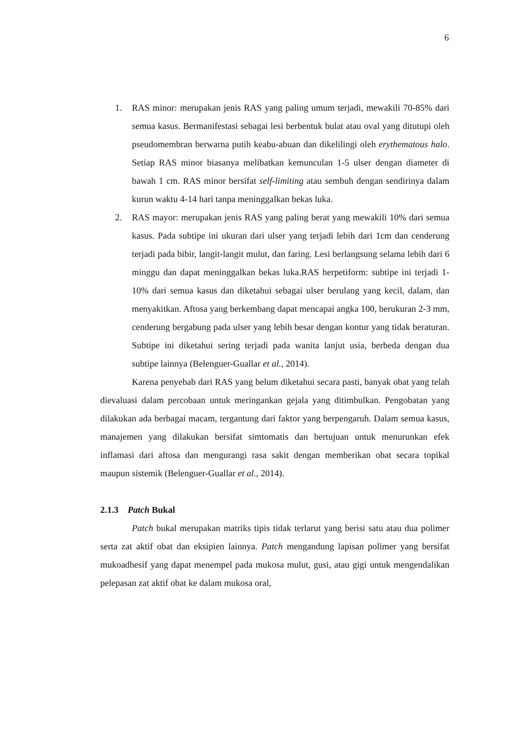6
1. RAS minor: merupakan jenis RAS yang paling umum terjadi, mewakili 70-85% dari semua kasus. Bermanifestasi sebagai lesi berbentuk bulat atau oval yang ditutupi oleh pseudomembran berwarna putih keabu-abuan dan dikelilingi oleh erythematous halo. Setiap RAS minor biasanya melibatkan kemunculan 1-5 ulser dengan diameter di bawah 1 cm. RAS minor bersifat self-limiting atau sembuh dengan sendirinya dalam kurun waktu 4-14 hari tanpa meninggalkan bekas luka.
2. RAS mayor: merupakan jenis RAS yang paling berat yang mewakili 10% dari semua kasus. Pada subtipe ini ukuran dari ulser yang terjadi lebih dari 1cm dan cenderung terjadi pada bibir, langit-langit mulut, dan faring. Lesi berlangsung selama lebih dari 6 minggu dan dapat meninggalkan bekas luka.RAS herpetiform: subtipe ini terjadi 1-10% dari semua kasus dan diketahui sebagai ulser berulang yang kecil, dalam, dan menyakitkan. Aftosa yang berkembang dapat mencapai angka 100, berukuran 2-3 mm, cenderung bergabung pada ulser yang lebih besar dengan kontur yang tidak beraturan. Subtipe ini diketahui sering terjadi pada wanita lanjut usia, berbeda dengan dua subtipe lainnya (Belenguer-Guallar et al., 2014).
Karena penyebab dari RAS yang belum diketahui secara pasti, banyak obat yang telah dievaluasi dalam percobaan untuk meringankan gejala yang ditimbulkan. Pengobatan yang dilakukan ada berbagai macam, tergantung dari faktor yang berpengaruh. Dalam semua kasus, manajemen yang dilakukan bersifat simtomatis dan bertujuan untuk menurunkan efek inflamasi dari aftosa dan mengurangi rasa sakit dengan memberikan obat secara topikal maupun sistemik (Belenguer-Guallar et al., 2014).
2.1.3 Patch Bukal
Patch bukal merupakan matriks tipis tidak terlarut yang berisi satu atau dua polimer serta zat aktif obat dan eksipien lainnya. Patch mengandung lapisan polimer yang bersifat mukoadhesif yang dapat menempel pada mukosa mulut, gusi, atau gigi untuk mengendalikan pelepasan zat aktif obat ke dalam mukosa oral,